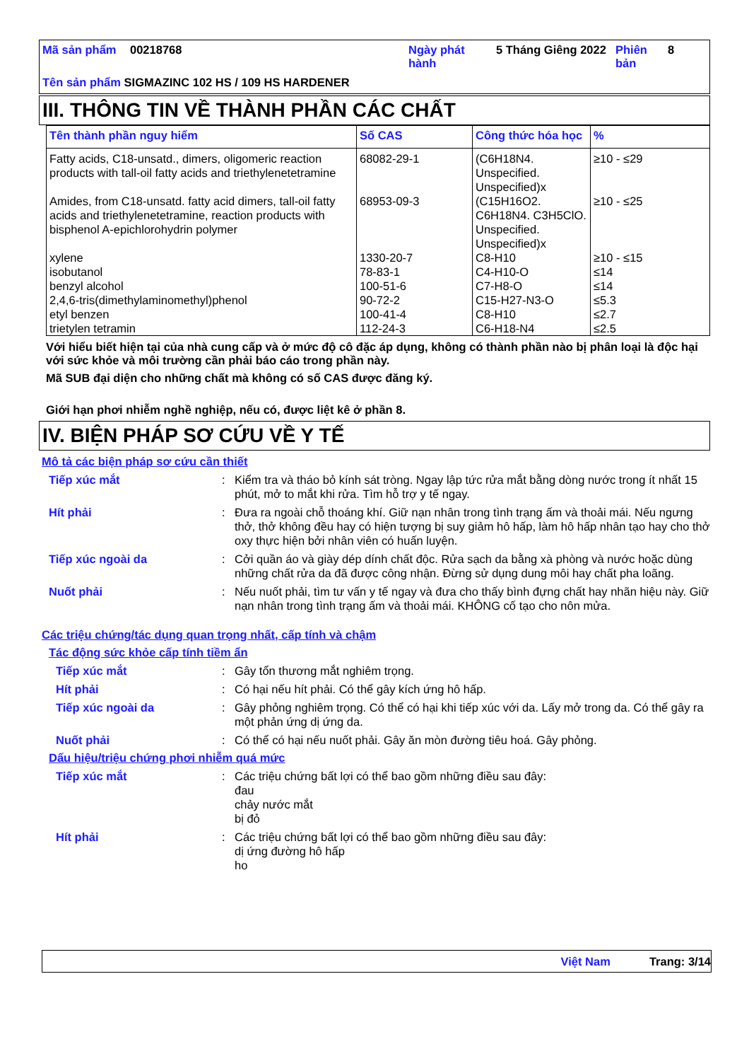| Mã sản phẩm | 00218768 | Ngày phát hành | 5 Tháng Giêng 2022 | Phiên bản | 8 |
Tên sản phẩm SIGMAZINC 102 HS / 109 HS HARDENER
III. THÔNG TIN VỀ THÀNH PHẦN CÁC CHẤT
| Tên thành phần nguy hiểm | Số CAS | Công thức hóa học | % |
| --- | --- | --- | --- |
| Fatty acids, C18-unsatd., dimers, oligomeric reaction products with tall-oil fatty acids and triethylenetetramine | 68082-29-1 | (C6H18N4. Unspecified. Unspecified)x | ≥10 - ≤29 |
| Amides, from C18-unsatd. fatty acid dimers, tall-oil fatty acids and triethylenetetramine, reaction products with bisphenol A-epichlorohydrin polymer | 68953-09-3 | (C15H16O2. C6H18N4. C3H5ClO. Unspecified. Unspecified)x | ≥10 - ≤25 |
| xylene | 1330-20-7 | C8-H10 | ≥10 - ≤15 |
| isobutanol | 78-83-1 | C4-H10-O | ≤14 |
| benzyl alcohol | 100-51-6 | C7-H8-O | ≤14 |
| 2,4,6-tris(dimethylaminomethyl)phenol | 90-72-2 | C15-H27-N3-O | ≤5.3 |
| etyl benzen | 100-41-4 | C8-H10 | ≤2.7 |
| trietylen tetramin | 112-24-3 | C6-H18-N4 | ≤2.5 |
Với hiểu biết hiện tại của nhà cung cấp và ở mức độ cô đặc áp dụng, không có thành phần nào bị phân loại là độc hại với sức khỏe và môi trường cần phải báo cáo trong phần này.
Mã SUB đại diện cho những chất mà không có số CAS được đăng ký.
Giới hạn phơi nhiễm nghề nghiệp, nếu có, được liệt kê ở phần 8.
IV. BIỆN PHÁP SƠ CỨU VỀ Y TẾ
Mô tả các biện pháp sơ cứu cần thiết
Tiếp xúc mắt : Kiểm tra và tháo bỏ kính sát tròng. Ngay lập tức rửa mắt bằng dòng nước trong ít nhất 15 phút, mở to mắt khi rửa. Tìm hỗ trợ y tế ngay.
Hít phải : Đưa ra ngoài chỗ thoáng khí. Giữ nạn nhân trong tình trạng ấm và thoải mái. Nếu ngưng thở, thở không đều hay có hiện tượng bị suy giảm hô hấp, làm hô hấp nhân tạo hay cho thở oxy thực hiện bởi nhân viên có huấn luyện.
Tiếp xúc ngoài da : Cởi quần áo và giày dép dính chất độc. Rửa sạch da bằng xà phòng và nước hoặc dùng những chất rửa da đã được công nhận. Đừng sử dụng dung môi hay chất pha loãng.
Nuốt phải : Nếu nuốt phải, tìm tư vấn y tế ngay và đưa cho thấy bình đựng chất hay nhãn hiệu này. Giữ nạn nhân trong tình trạng ấm và thoải mái. KHÔNG cố tạo cho nôn mửa.
Các triệu chứng/tác dụng quan trọng nhất, cấp tính và chậm
Tác động sức khỏe cấp tính tiềm ẩn
Tiếp xúc mắt : Gây tổn thương mắt nghiêm trọng.
Hít phải : Có hại nếu hít phải. Có thể gây kích ứng hô hấp.
Tiếp xúc ngoài da : Gây phỏng nghiêm trọng. Có thể có hại khi tiếp xúc với da. Lấy mở trong da. Có thể gây ra một phản ứng dị ứng da.
Nuốt phải : Có thể có hại nếu nuốt phải. Gây ăn mòn đường tiêu hoá. Gây phỏng.
Dấu hiệu/triệu chứng phơi nhiễm quá mức
Tiếp xúc mắt : Các triệu chứng bất lợi có thể bao gồm những điều sau đây:
đau
chảy nước mắt
bị đỏ
Hít phải : Các triệu chứng bất lợi có thể bao gồm những điều sau đây:
dị ứng đường hô hấp
ho
Việt Nam Trang: 3/14